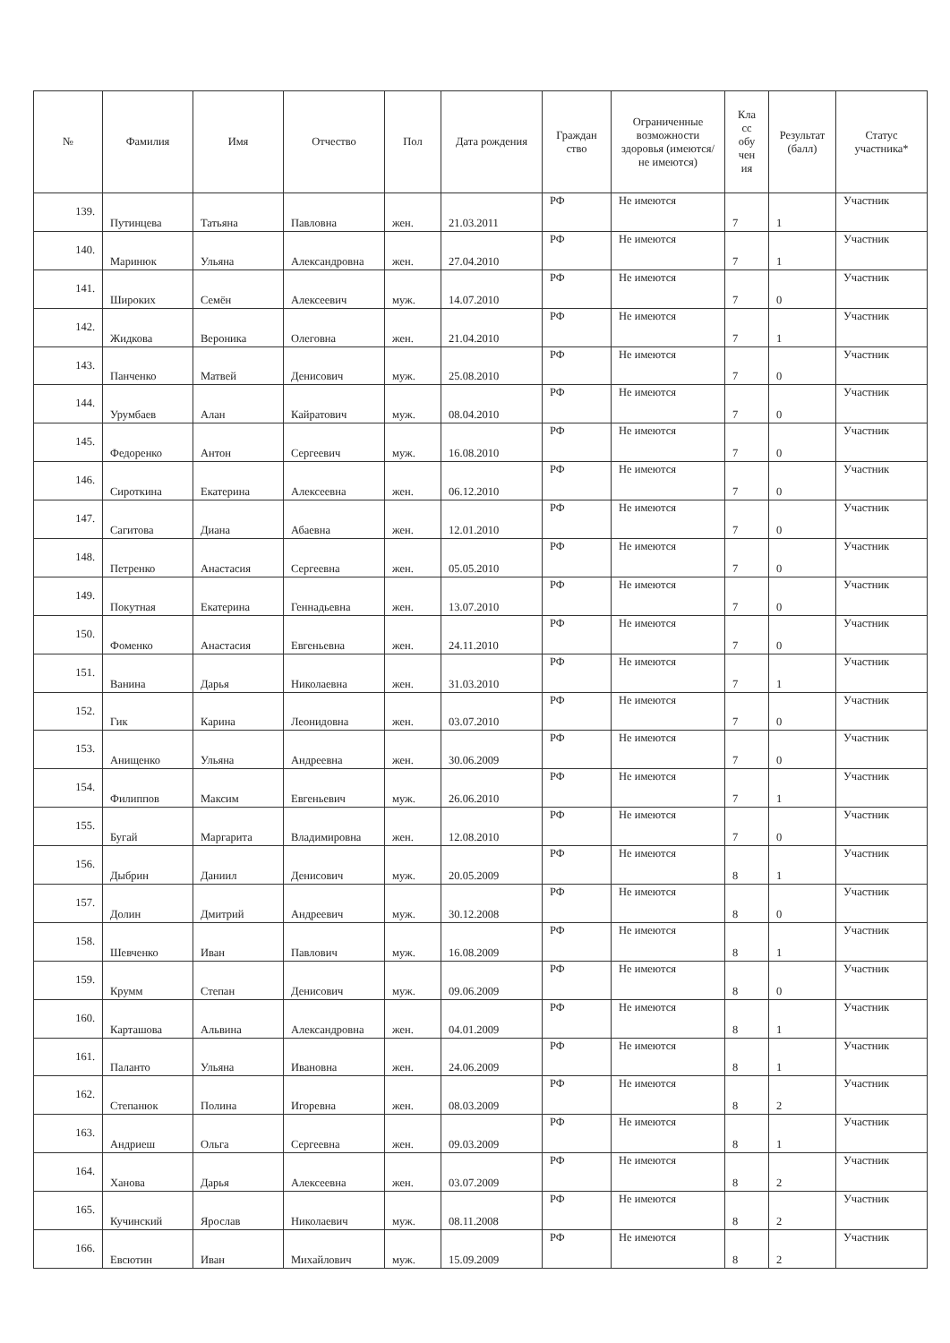| № | Фамилия | Имя | Отчество | Пол | Дата рождения | Граждан ство | Ограниченные возможности здоровья (имеются/не имеются) | Кла сс обу чен ия | Результат (балл) | Статус участника* |
| --- | --- | --- | --- | --- | --- | --- | --- | --- | --- | --- |
| 139. | Путинцева | Татьяна | Павловна | жен. | 21.03.2011 | РФ | Не имеются | 7 | 1 | Участник |
| 140. | Маринюк | Ульяна | Александровна | жен. | 27.04.2010 | РФ | Не имеются | 7 | 1 | Участник |
| 141. | Широких | Семён | Алексеевич | муж. | 14.07.2010 | РФ | Не имеются | 7 | 0 | Участник |
| 142. | Жидкова | Вероника | Олеговна | жен. | 21.04.2010 | РФ | Не имеются | 7 | 1 | Участник |
| 143. | Панченко | Матвей | Денисович | муж. | 25.08.2010 | РФ | Не имеются | 7 | 0 | Участник |
| 144. | Урумбаев | Алан | Кайратович | муж. | 08.04.2010 | РФ | Не имеются | 7 | 0 | Участник |
| 145. | Федоренко | Антон | Сергеевич | муж. | 16.08.2010 | РФ | Не имеются | 7 | 0 | Участник |
| 146. | Сироткина | Екатерина | Алексеевна | жен. | 06.12.2010 | РФ | Не имеются | 7 | 0 | Участник |
| 147. | Сагитова | Диана | Абаевна | жен. | 12.01.2010 | РФ | Не имеются | 7 | 0 | Участник |
| 148. | Петренко | Анастасия | Сергеевна | жен. | 05.05.2010 | РФ | Не имеются | 7 | 0 | Участник |
| 149. | Покутная | Екатерина | Геннадьевна | жен. | 13.07.2010 | РФ | Не имеются | 7 | 0 | Участник |
| 150. | Фоменко | Анастасия | Евгеньевна | жен. | 24.11.2010 | РФ | Не имеются | 7 | 0 | Участник |
| 151. | Ванина | Дарья | Николаевна | жен. | 31.03.2010 | РФ | Не имеются | 7 | 1 | Участник |
| 152. | Гик | Карина | Леонидовна | жен. | 03.07.2010 | РФ | Не имеются | 7 | 0 | Участник |
| 153. | Анищенко | Ульяна | Андреевна | жен. | 30.06.2009 | РФ | Не имеются | 7 | 0 | Участник |
| 154. | Филиппов | Максим | Евгеньевич | муж. | 26.06.2010 | РФ | Не имеются | 7 | 1 | Участник |
| 155. | Бугай | Маргарита | Владимировна | жен. | 12.08.2010 | РФ | Не имеются | 7 | 0 | Участник |
| 156. | Дыбрин | Даниил | Денисович | муж. | 20.05.2009 | РФ | Не имеются | 8 | 1 | Участник |
| 157. | Долин | Дмитрий | Андреевич | муж. | 30.12.2008 | РФ | Не имеются | 8 | 0 | Участник |
| 158. | Шевченко | Иван | Павлович | муж. | 16.08.2009 | РФ | Не имеются | 8 | 1 | Участник |
| 159. | Крумм | Степан | Денисович | муж. | 09.06.2009 | РФ | Не имеются | 8 | 0 | Участник |
| 160. | Карташова | Альвина | Александровна | жен. | 04.01.2009 | РФ | Не имеются | 8 | 1 | Участник |
| 161. | Паланто | Ульяна | Ивановна | жен. | 24.06.2009 | РФ | Не имеются | 8 | 1 | Участник |
| 162. | Степанюк | Полина | Игоревна | жен. | 08.03.2009 | РФ | Не имеются | 8 | 2 | Участник |
| 163. | Андриеш | Ольга | Сергеевна | жен. | 09.03.2009 | РФ | Не имеются | 8 | 1 | Участник |
| 164. | Ханова | Дарья | Алексеевна | жен. | 03.07.2009 | РФ | Не имеются | 8 | 2 | Участник |
| 165. | Кучинский | Ярослав | Николаевич | муж. | 08.11.2008 | РФ | Не имеются | 8 | 2 | Участник |
| 166. | Евсютин | Иван | Михайлович | муж. | 15.09.2009 | РФ | Не имеются | 8 | 2 | Участник |